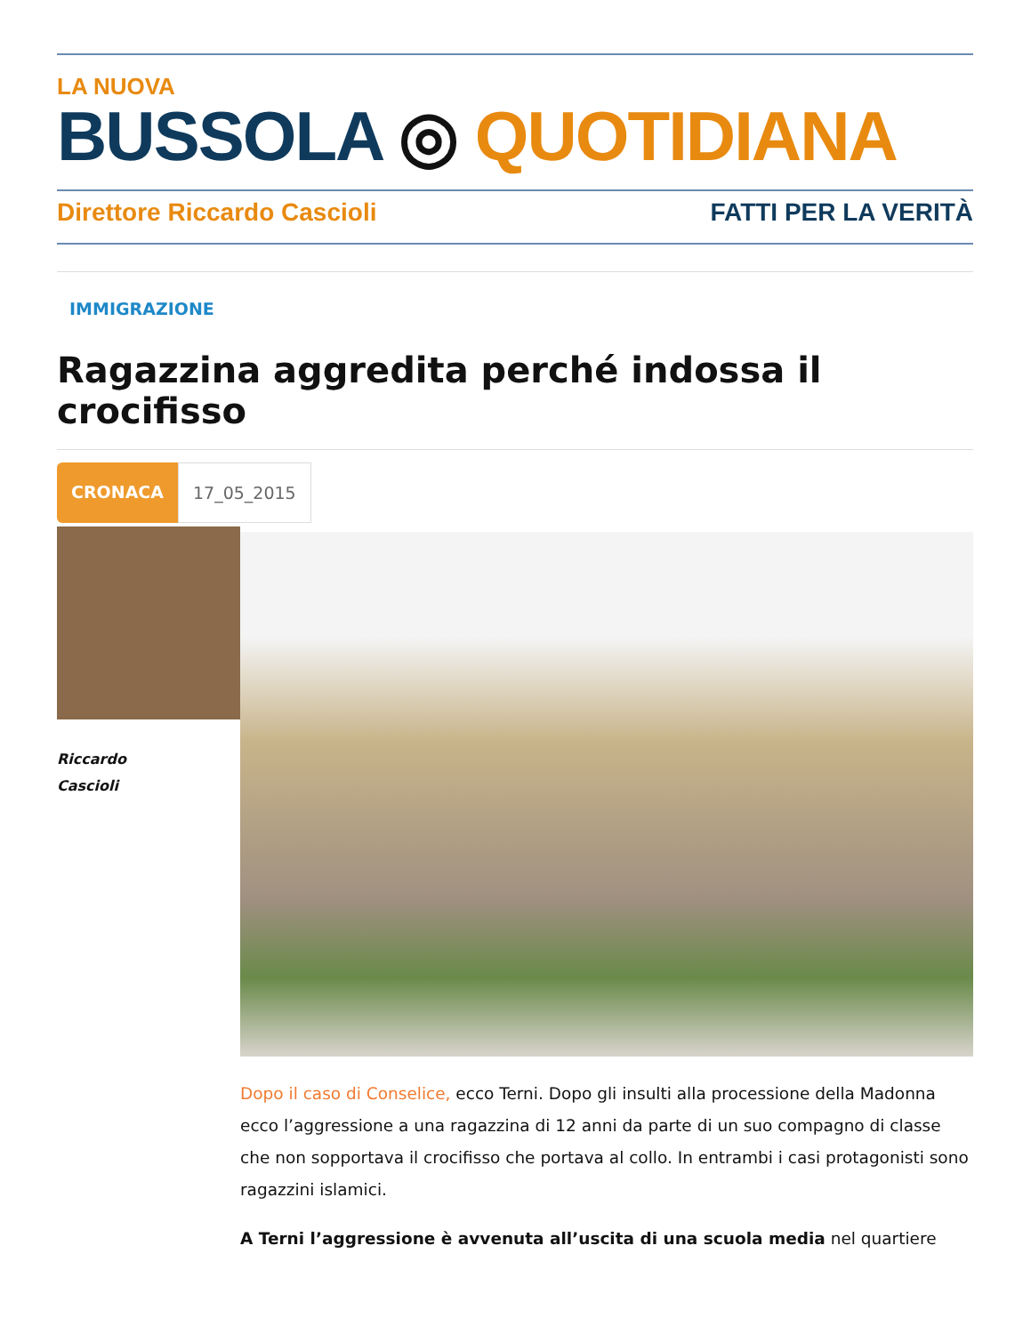LA NUOVA
BUSSOLA ◎ QUOTIDIANA
Direttore Riccardo Cascioli FATTI PER LA VERITÀ
IMMIGRAZIONE
Ragazzina aggredita perché indossa il crocifisso
CRONACA 17_05_2015
Riccardo
Cascioli
Dopo il caso di Conselice, ecco Terni. Dopo gli insulti alla processione della Madonna ecco l’aggressione a una ragazzina di 12 anni da parte di un suo compagno di classe che non sopportava il crocifisso che portava al collo. In entrambi i casi protagonisti sono ragazzini islamici.
A Terni l’aggressione è avvenuta all’uscita di una scuola media nel quartiere